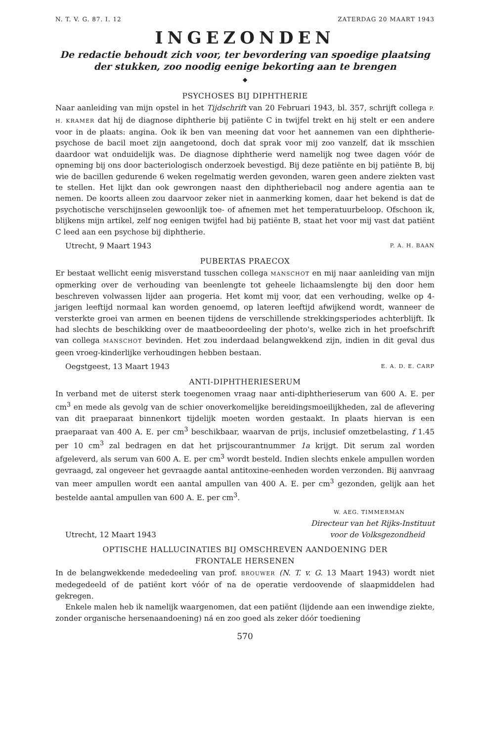N. T. V. G. 87. I. 12 ZATERDAG 20 MAART 1943
INGEZONDEN
De redactie behoudt zich voor, ter bevordering van spoedige plaatsing
der stukken, zoo noodig eenige bekorting aan te brengen
◆
PSYCHOSES BIJ DIPHTHERIE
Naar aanleiding van mijn opstel in het Tijdschrift van 20 Februari 1943, bl. 357, schrijft collega P. H. KRAMER dat hij de diagnose diphtherie bij patiënte C in twijfel trekt en hij stelt er een andere voor in de plaats: angina. Ook ik ben van meening dat voor het aannemen van een diphtherie-psychose de bacil moet zijn aangetoond, doch dat sprak voor mij zoo vanzelf, dat ik msschien daardoor wat onduidelijk was. De diagnose diphtherie werd namelijk nog twee dagen vóór de opneming bij ons door bacteriologisch onderzoek bevestigd. Bij deze patiënte en bij patiënte B, bij wie de bacillen gedurende 6 weken regelmatig werden gevonden, waren geen andere ziekten vast te stellen. Het lijkt dan ook gewrongen naast den diphtheriebacil nog andere agentia aan te nemen. De koorts alleen zou daarvoor zeker niet in aanmerking komen, daar het bekend is dat de psychotische verschijnselen gewoonlijk toe- of afnemen met het temperatuurbeloop. Ofschoon ik, blijkens mijn artikel, zelf nog eenigen twijfel had bij patiënte B, staat het voor mij vast dat patiënt C leed aan een psychose bij diphtherie.
Utrecht, 9 Maart 1943 P. A. H. BAAN
PUBERTAS PRAECOX
Er bestaat wellicht eenig misverstand tusschen collega MANSCHOT en mij naar aanleiding van mijn opmerking over de verhouding van beenlengte tot geheele lichaamslengte bij den door hem beschreven volwassen lijder aan progeria. Het komt mij voor, dat een verhouding, welke op 4-jarigen leeftijd normaal kan worden genoemd, op lateren leeftijd afwijkend wordt, wanneer de versterkte groei van armen en beenen tijdens de verschillende strekkingsperiodes achterblijft. Ik had slechts de beschikking over de maatbeoordeeling der photo's, welke zich in het proefschrift van collega MANSCHOT bevinden. Het zou inderdaad belangwekkend zijn, indien in dit geval dus geen vroeg-kinderlijke verhoudingen hebben bestaan.
Oegstgeest, 13 Maart 1943 E. A. D. E. CARP
ANTI-DIPHTHERIESERUM
In verband met de uiterst sterk toegenomen vraag naar anti-diphtherieserum van 600 A. E. per cm<sup>3</sup> en mede als gevolg van de schier onoverkomelijke bereidingsmoeilijkheden, zal de aflevering van dit praeparaat binnenkort tijdelijk moeten worden gestaakt. In plaats hiervan is een praeparaat van 400 A. E. per cm<sup>3</sup> beschikbaar, waarvan de prijs, inclusief omzetbelasting, f 1.45 per 10 cm<sup>3</sup> zal bedragen en dat het prijscourantnummer 1a krijgt. Dit serum zal worden afgeleverd, als serum van 600 A. E. per cm<sup>3</sup> wordt besteld. Indien slechts enkele ampullen worden gevraagd, zal ongeveer het gevraagde aantal antitoxine-eenheden worden verzonden. Bij aanvraag van meer ampullen wordt een aantal ampullen van 400 A. E. per cm<sup>3</sup> gezonden, gelijk aan het bestelde aantal ampullen van 600 A. E. per cm<sup>3</sup>.
W. AEG. TIMMERMAN
Directeur van het Rijks-Instituut
Utrecht, 12 Maart 1943 voor de Volksgezondheid
OPTISCHE HALLUCINATIES BIJ OMSCHREVEN AANDOENING DER
FRONTALE HERSENEN
In de belangwekkende mededeeling van prof. BROUWER (N. T. v. G. 13 Maart 1943) wordt niet medegedeeld of de patiënt kort vóór of na de operatie verdoovende of slaapmiddelen had gekregen.
Enkele malen heb ik namelijk waargenomen, dat een patiënt (lijdende aan een inwendige ziekte, zonder organische hersenaandoening) ná en zoo goed als zeker dóór toediening
570